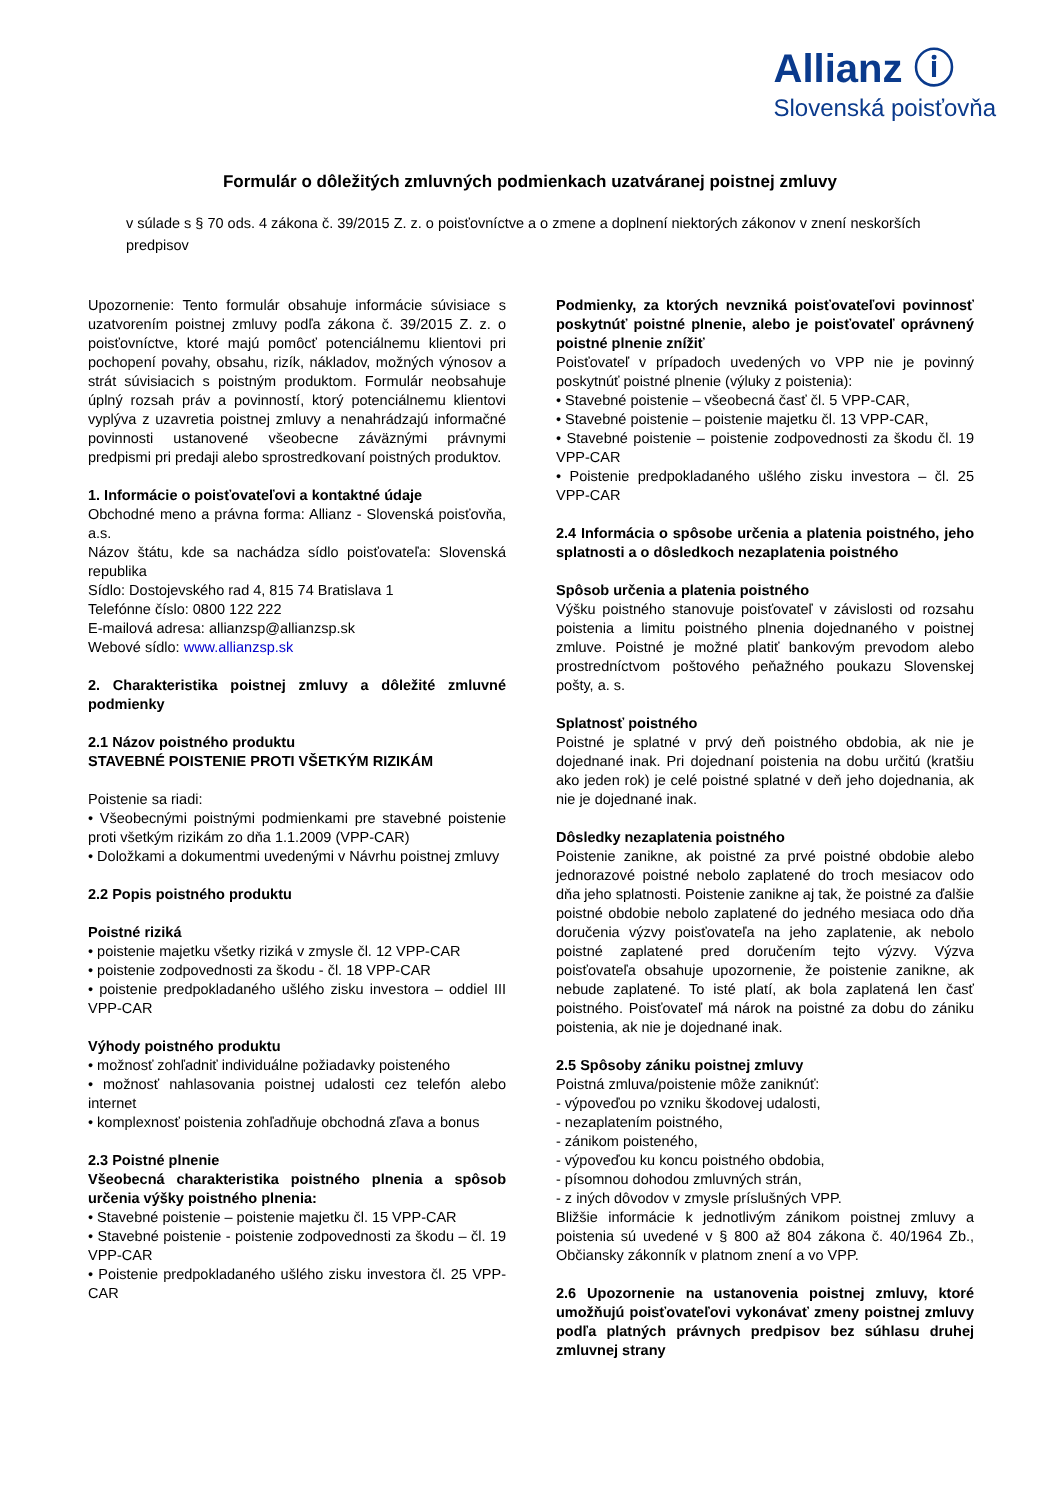Allianz ⓘ
Slovenská poisťovňa
Formulár o dôležitých zmluvných podmienkach uzatváranej poistnej zmluvy
v súlade s § 70 ods. 4 zákona č. 39/2015 Z. z. o poisťovníctve a o zmene a doplnení niektorých zákonov v znení neskorších predpisov
Upozornenie: Tento formulár obsahuje informácie súvisiace s uzatvorením poistnej zmluvy podľa zákona č. 39/2015 Z. z. o poisťovníctve, ktoré majú pomôcť potenciálnemu klientovi pri pochopení povahy, obsahu, rizík, nákladov, možných výnosov a strát súvisiacich s poistným produktom. Formulár neobsahuje úplný rozsah práv a povinností, ktorý potenciálnemu klientovi vyplýva z uzavretia poistnej zmluvy a nenahrádzajú informačné povinnosti ustanovené všeobecne záväznými právnymi predpismi pri predaji alebo sprostredkovaní poistných produktov.
1. Informácie o poisťovateľovi a kontaktné údaje
Obchodné meno a právna forma: Allianz - Slovenská poisťovňa, a.s.
Názov štátu, kde sa nachádza sídlo poisťovateľa: Slovenská republika
Sídlo: Dostojevského rad 4, 815 74 Bratislava 1
Telefónne číslo: 0800 122 222
E-mailová adresa: allianzsp@allianzsp.sk
Webové sídlo: www.allianzsp.sk
2. Charakteristika poistnej zmluvy a dôležité zmluvné podmienky
2.1 Názov poistného produktu
STAVEBNÉ POISTENIE PROTI VŠETKÝM RIZIKÁM
Poistenie sa riadi:
• Všeobecnými poistnými podmienkami pre stavebné poistenie proti všetkým rizikám zo dňa 1.1.2009 (VPP-CAR)
• Doložkami a dokumentmi uvedenými v Návrhu poistnej zmluvy
2.2 Popis poistného produktu
Poistné riziká
• poistenie majetku všetky riziká v zmysle čl. 12 VPP-CAR
• poistenie zodpovednosti za škodu - čl. 18 VPP-CAR
• poistenie predpokladaného ušlého zisku investora – oddiel III VPP-CAR
Výhody poistného produktu
• možnosť zohľadniť individuálne požiadavky poisteného
• možnosť nahlasovania poistnej udalosti cez telefón alebo internet
• komplexnosť poistenia zohľadňuje obchodná zľava a bonus
2.3 Poistné plnenie
Všeobecná charakteristika poistného plnenia a spôsob určenia výšky poistného plnenia:
• Stavebné poistenie – poistenie majetku čl. 15 VPP-CAR
• Stavebné poistenie - poistenie zodpovednosti za škodu – čl. 19 VPP-CAR
• Poistenie predpokladaného ušlého zisku investora čl. 25 VPP-CAR
Podmienky, za ktorých nevzniká poisťovateľovi povinnosť poskytnúť poistné plnenie, alebo je poisťovateľ oprávnený poistné plnenie znížiť
Poisťovateľ v prípadoch uvedených vo VPP nie je povinný poskytnúť poistné plnenie (výluky z poistenia):
• Stavebné poistenie – všeobecná časť čl. 5 VPP-CAR,
• Stavebné poistenie – poistenie majetku čl. 13 VPP-CAR,
• Stavebné poistenie – poistenie zodpovednosti za škodu čl. 19 VPP-CAR
• Poistenie predpokladaného ušlého zisku investora – čl. 25 VPP-CAR
2.4 Informácia o spôsobe určenia a platenia poistného, jeho splatnosti a o dôsledkoch nezaplatenia poistného
Spôsob určenia a platenia poistného
Výšku poistného stanovuje poisťovateľ v závislosti od rozsahu poistenia a limitu poistného plnenia dojednaného v poistnej zmluve. Poistné je možné platiť bankovým prevodom alebo prostredníctvom poštového peňažného poukazu Slovenskej pošty, a. s.
Splatnosť poistného
Poistné je splatné v prvý deň poistného obdobia, ak nie je dojednané inak. Pri dojednaní poistenia na dobu určitú (kratšiu ako jeden rok) je celé poistné splatné v deň jeho dojednania, ak nie je dojednané inak.
Dôsledky nezaplatenia poistného
Poistenie zanikne, ak poistné za prvé poistné obdobie alebo jednorazové poistné nebolo zaplatené do troch mesiacov odo dňa jeho splatnosti. Poistenie zanikne aj tak, že poistné za ďalšie poistné obdobie nebolo zaplatené do jedného mesiaca odo dňa doručenia výzvy poisťovateľa na jeho zaplatenie, ak nebolo poistné zaplatené pred doručením tejto výzvy. Výzva poisťovateľa obsahuje upozornenie, že poistenie zanikne, ak nebude zaplatené. To isté platí, ak bola zaplatená len časť poistného. Poisťovateľ má nárok na poistné za dobu do zániku poistenia, ak nie je dojednané inak.
2.5 Spôsoby zániku poistnej zmluvy
Poistná zmluva/poistenie môže zaniknúť:
- výpoveďou po vzniku škodovej udalosti,
- nezaplatením poistného,
- zánikom poisteného,
- výpoveďou ku koncu poistného obdobia,
- písomnou dohodou zmluvných strán,
- z iných dôvodov v zmysle príslušných VPP.
Bližšie informácie k jednotlivým zánikom poistnej zmluvy a poistenia sú uvedené v § 800 až 804 zákona č. 40/1964 Zb., Občiansky zákonník v platnom znení a vo VPP.
2.6 Upozornenie na ustanovenia poistnej zmluvy, ktoré umožňujú poisťovateľovi vykonávať zmeny poistnej zmluvy podľa platných právnych predpisov bez súhlasu druhej zmluvnej strany